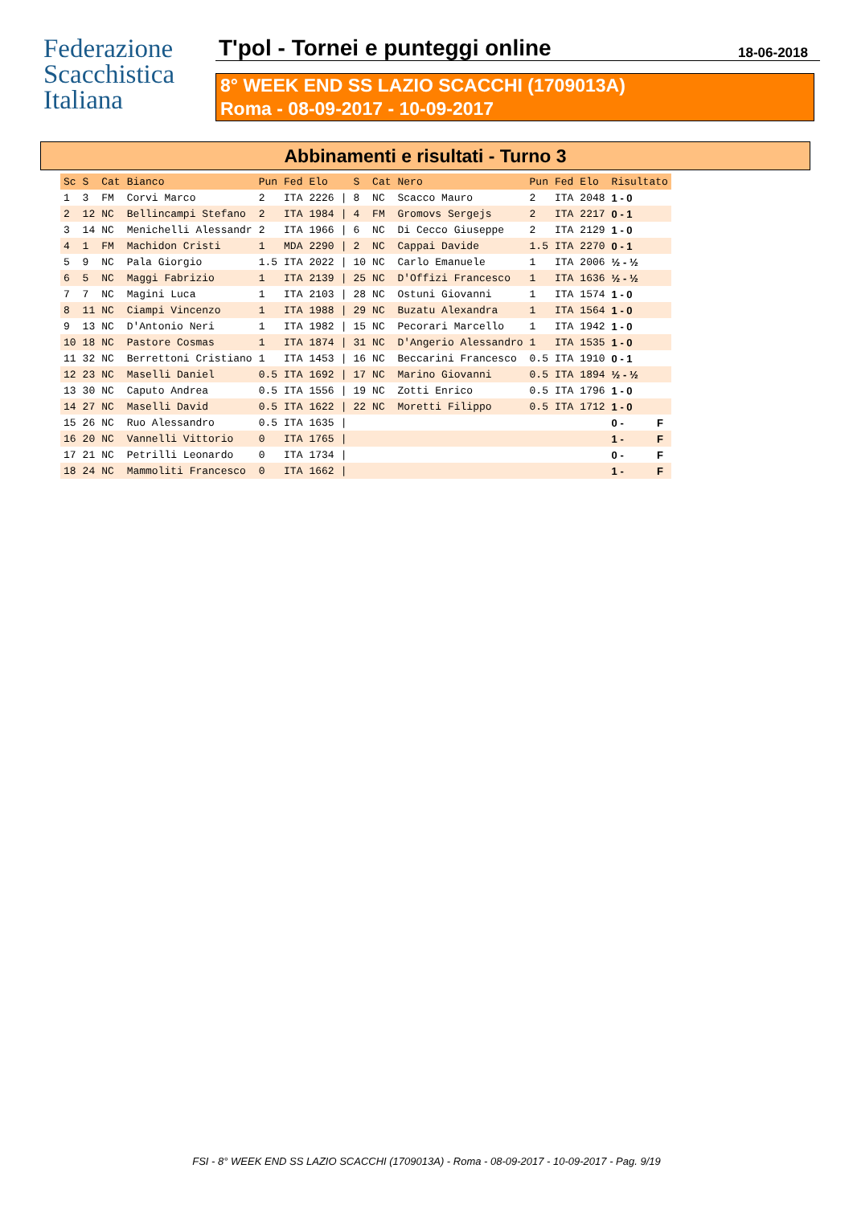Federazione
Scacchistica
Italiana
T'pol - Tornei e punteggi online
18-06-2018
8° WEEK END SS LAZIO SCACCHI (1709013A)
Roma - 08-09-2017 - 10-09-2017
Abbinamenti e risultati - Turno 3
| Sc | S | Cat | Bianco | Pun | Fed | Elo | | S | Cat | Nero | Pun | Fed | Elo | Risultato | |
| --- | --- | --- | --- | --- | --- | --- | --- | --- | --- | --- | --- | --- | --- | --- | --- |
| 1 | 3 | FM | Corvi Marco | 2 | ITA | 2226 | / | 8 | NC | Scacco Mauro | 2 | ITA | 2048 | 1 - 0 | |
| 2 | 12 | NC | Bellincampi Stefano | 2 | ITA | 1984 | / | 4 | FM | Gromovs Sergejs | 2 | ITA | 2217 | 0 - 1 | |
| 3 | 14 | NC | Menichelli Alessandr | 2 | ITA | 1966 | / | 6 | NC | Di Cecco Giuseppe | 2 | ITA | 2129 | 1 - 0 | |
| 4 | 1 | FM | Machidon Cristi | 1 | MDA | 2290 | / | 2 | NC | Cappai Davide | 1.5 | ITA | 2270 | 0 - 1 | |
| 5 | 9 | NC | Pala Giorgio | 1.5 | ITA | 2022 | / | 10 | NC | Carlo Emanuele | 1 | ITA | 2006 | ½ - ½ | |
| 6 | 5 | NC | Maggi Fabrizio | 1 | ITA | 2139 | / | 25 | NC | D'Offizi Francesco | 1 | ITA | 1636 | ½ - ½ | |
| 7 | 7 | NC | Magini Luca | 1 | ITA | 2103 | / | 28 | NC | Ostuni Giovanni | 1 | ITA | 1574 | 1 - 0 | |
| 8 | 11 | NC | Ciampi Vincenzo | 1 | ITA | 1988 | / | 29 | NC | Buzatu Alexandra | 1 | ITA | 1564 | 1 - 0 | |
| 9 | 13 | NC | D'Antonio Neri | 1 | ITA | 1982 | / | 15 | NC | Pecorari Marcello | 1 | ITA | 1942 | 1 - 0 | |
| 10 | 18 | NC | Pastore Cosmas | 1 | ITA | 1874 | / | 31 | NC | D'Angerio Alessandro | 1 | ITA | 1535 | 1 - 0 | |
| 11 | 32 | NC | Berrettoni Cristiano | 1 | ITA | 1453 | / | 16 | NC | Beccarini Francesco | 0.5 | ITA | 1910 | 0 - 1 | |
| 12 | 23 | NC | Maselli Daniel | 0.5 | ITA | 1692 | / | 17 | NC | Marino Giovanni | 0.5 | ITA | 1894 | ½ - ½ | |
| 13 | 30 | NC | Caputo Andrea | 0.5 | ITA | 1556 | / | 19 | NC | Zotti Enrico | 0.5 | ITA | 1796 | 1 - 0 | |
| 14 | 27 | NC | Maselli David | 0.5 | ITA | 1622 | / | 22 | NC | Moretti Filippo | 0.5 | ITA | 1712 | 1 - 0 | |
| 15 | 26 | NC | Ruo Alessandro | 0.5 | ITA | 1635 | / | | | | | | | 0 - | F |
| 16 | 20 | NC | Vannelli Vittorio | 0 | ITA | 1765 | / | | | | | | | 1 - | F |
| 17 | 21 | NC | Petrilli Leonardo | 0 | ITA | 1734 | / | | | | | | | 0 - | F |
| 18 | 24 | NC | Mammoliti Francesco | 0 | ITA | 1662 | / | | | | | | | 1 - | F |
FSI - 8° WEEK END SS LAZIO SCACCHI (1709013A) - Roma - 08-09-2017 - 10-09-2017 - Pag. 9/19